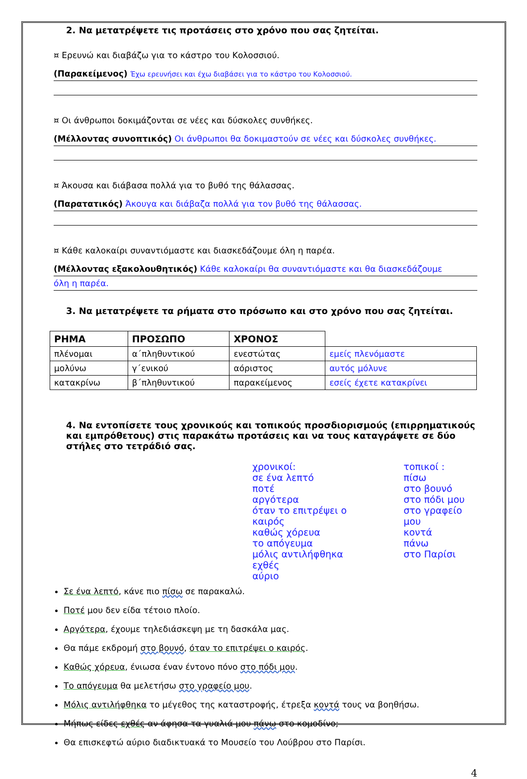2. Να μετατρέψετε τις προτάσεις στο χρόνο που σας ζητείται.
¤ Ερευνώ και διαβάζω για το κάστρο του Κολοσσιού.
(Παρακείμενος) Έχω ερευνήσει και έχω διαβάσει για το κάστρο του Κολοσσιού.
¤ Οι άνθρωποι δοκιμάζονται σε νέες και δύσκολες συνθήκες.
(Μέλλοντας συνοπτικός) Οι άνθρωποι θα δοκιμαστούν σε νέες και δύσκολες συνθήκες.
¤ Άκουσα και διάβασα πολλά για το βυθό της θάλασσας.
(Παρατατικός) Άκουγα και διάβαζα πολλά για τον βυθό της θάλασσας.
¤ Κάθε καλοκαίρι συναντιόμαστε και διασκεδάζουμε όλη η παρέα.
(Μέλλοντας εξακολουθητικός) Κάθε καλοκαίρι θα συναντιόμαστε και θα διασκεδάζουμε
όλη η παρέα.
3. Να μετατρέψετε τα ρήματα στο πρόσωπο και στο χρόνο που σας ζητείται.
| ΡΗΜΑ | ΠΡΟΣΩΠΟ | ΧΡΟΝΟΣ | |
| --- | --- | --- | --- |
| πλένομαι | α΄πληθυντικού | ενεστώτας | εμείς πλενόμαστε |
| μολύνω | γ΄ενικού | αόριστος | αυτός μόλυνε |
| κατακρίνω | β΄πληθυντικού | παρακείμενος | εσείς έχετε κατακρίνει |
4. Να εντοπίσετε τους χρονικούς και τοπικούς προσδιορισμούς (επιρρηματικούς και εμπρόθετους) στις παρακάτω προτάσεις και να τους καταγράψετε σε δύο στήλες στο τετράδιό σας.
χρονικοί:
σε ένα λεπτό
ποτέ
αργότερα
όταν το επιτρέψει ο καιρός
καθώς χόρευα
το απόγευμα
μόλις αντιλήφθηκα
εχθές
αύριο
τοπικοί :
πίσω
στο βουνό
στο πόδι μου
στο γραφείο μου
κοντά
πάνω
στο Παρίσι
Σε ένα λεπτό, κάνε πιο πίσω σε παρακαλώ.
Ποτέ μου δεν είδα τέτοιο πλοίο.
Αργότερα, έχουμε τηλεδιάσκεψη με τη δασκάλα μας.
Θα πάμε εκδρομή στο βουνό, όταν το επιτρέψει ο καιρός.
Καθώς χόρευα, ένιωσα έναν έντονο πόνο στο πόδι μου.
Το απόγευμα θα μελετήσω στο γραφείο μου.
Μόλις αντιλήφθηκα το μέγεθος της καταστροφής, έτρεξα κοντά τους να βοηθήσω.
Μήπως είδες εχθές αν άφησα τα γυαλιά μου πάνω στο κομοδίνο;
Θα επισκεφτώ αύριο διαδικτυακά το Μουσείο του Λούβρου στο Παρίσι.
4